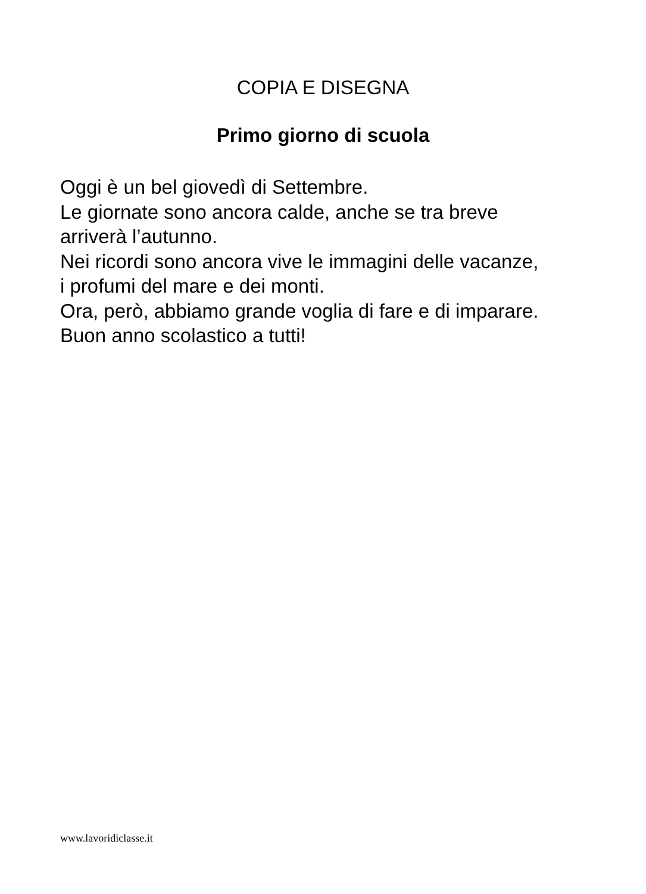COPIA E DISEGNA
Primo giorno di scuola
Oggi è un bel giovedì di Settembre.
Le giornate sono ancora calde, anche se tra breve
arriverà l’autunno.
Nei ricordi sono ancora vive le immagini delle vacanze,
i profumi del mare e dei monti.
Ora, però, abbiamo grande voglia di fare e di imparare.
Buon anno scolastico a tutti!
www.lavoridiclasse.it